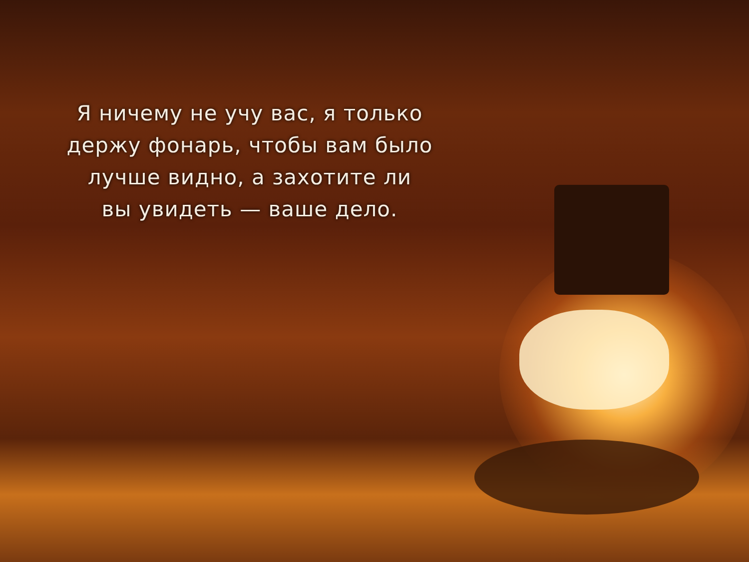Я ничему не учу вас, я только
держу фонарь, чтобы вам было
лучше видно, а захотите ли
вы увидеть — ваше дело.